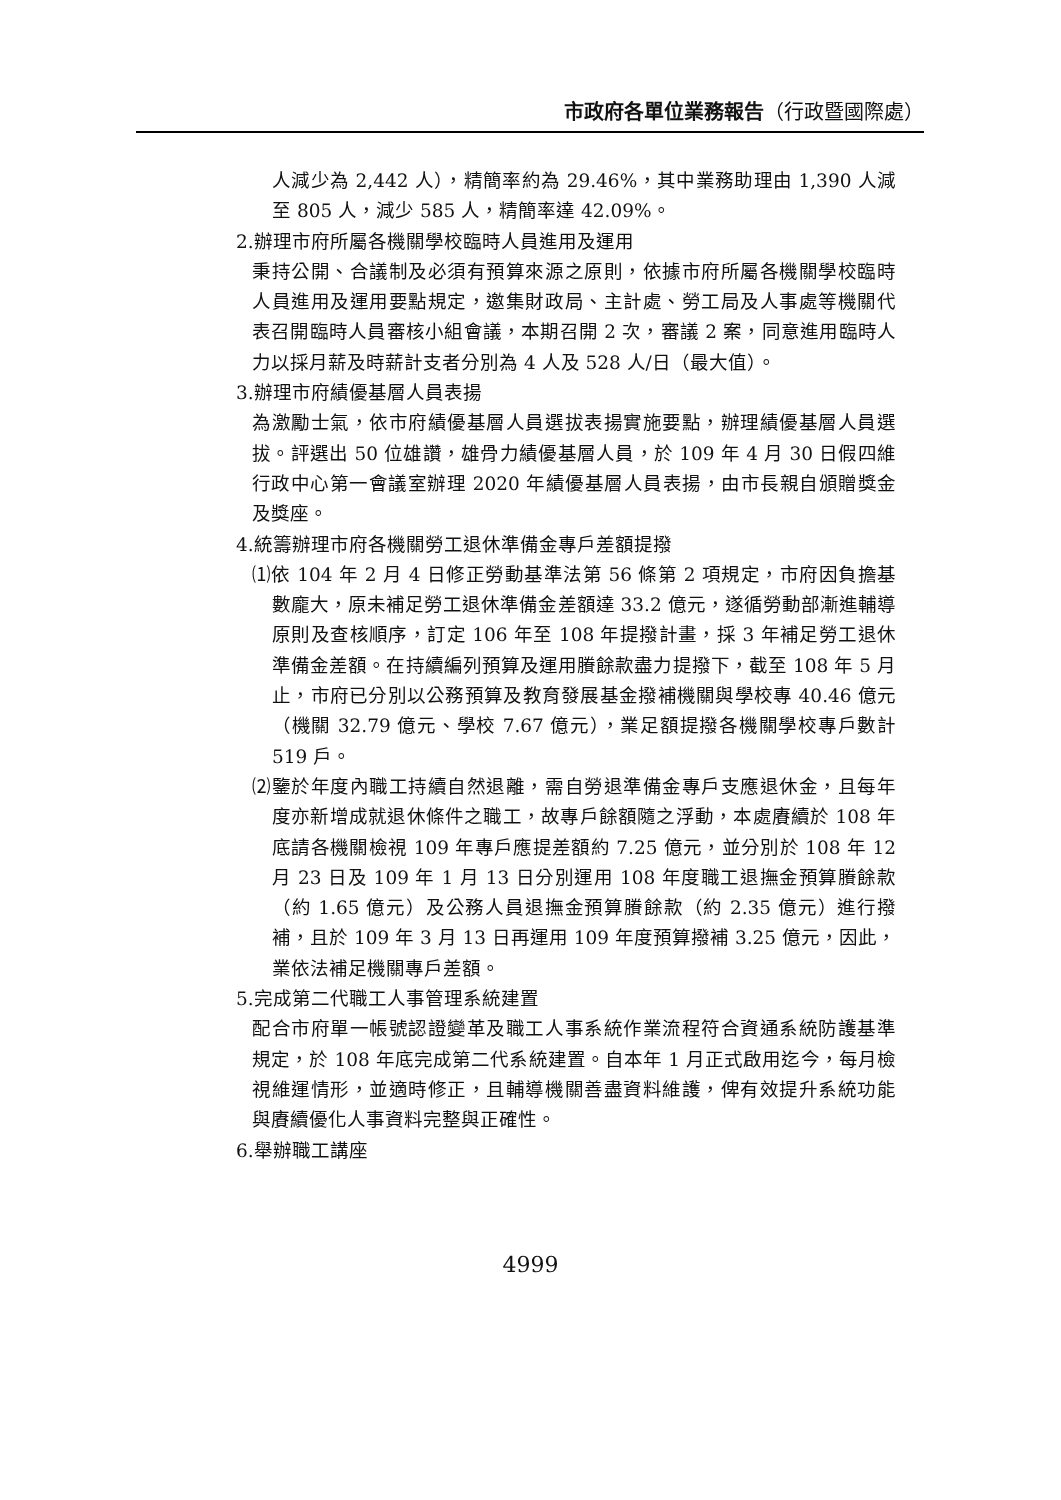市政府各單位業務報告（行政暨國際處）
人減少為 2,442 人），精簡率約為 29.46%，其中業務助理由 1,390 人減至 805 人，減少 585 人，精簡率達 42.09%。
2.辦理市府所屬各機關學校臨時人員進用及運用
秉持公開、合議制及必須有預算來源之原則，依據市府所屬各機關學校臨時人員進用及運用要點規定，邀集財政局、主計處、勞工局及人事處等機關代表召開臨時人員審核小組會議，本期召開 2 次，審議 2 案，同意進用臨時人力以採月薪及時薪計支者分別為 4 人及 528 人/日（最大值）。
3.辦理市府績優基層人員表揚
為激勵士氣，依市府績優基層人員選拔表揚實施要點，辦理績優基層人員選拔。評選出 50 位雄讚，雄骨力績優基層人員，於 109 年 4 月 30 日假四維行政中心第一會議室辦理 2020 年績優基層人員表揚，由市長親自頒贈獎金及獎座。
4.統籌辦理市府各機關勞工退休準備金專戶差額提撥
⑴依 104 年 2 月 4 日修正勞動基準法第 56 條第 2 項規定，市府因負擔基數龐大，原未補足勞工退休準備金差額達 33.2 億元，遂循勞動部漸進輔導原則及查核順序，訂定 106 年至 108 年提撥計畫，採 3 年補足勞工退休準備金差額。在持續編列預算及運用賸餘款盡力提撥下，截至 108 年 5 月止，市府已分別以公務預算及教育發展基金撥補機關與學校專 40.46 億元（機關 32.79 億元、學校 7.67 億元），業足額提撥各機關學校專戶數計 519 戶。
⑵鑒於年度內職工持續自然退離，需自勞退準備金專戶支應退休金，且每年度亦新增成就退休條件之職工，故專戶餘額隨之浮動，本處賡續於 108 年底請各機關檢視 109 年專戶應提差額約 7.25 億元，並分別於 108 年 12 月 23 日及 109 年 1 月 13 日分別運用 108 年度職工退撫金預算賸餘款（約 1.65 億元）及公務人員退撫金預算賸餘款（約 2.35 億元）進行撥補，且於 109 年 3 月 13 日再運用 109 年度預算撥補 3.25 億元，因此，業依法補足機關專戶差額。
5.完成第二代職工人事管理系統建置
配合市府單一帳號認證變革及職工人事系統作業流程符合資通系統防護基準規定，於 108 年底完成第二代系統建置。自本年 1 月正式啟用迄今，每月檢視維運情形，並適時修正，且輔導機關善盡資料維護，俾有效提升系統功能與賡續優化人事資料完整與正確性。
6.舉辦職工講座
4999